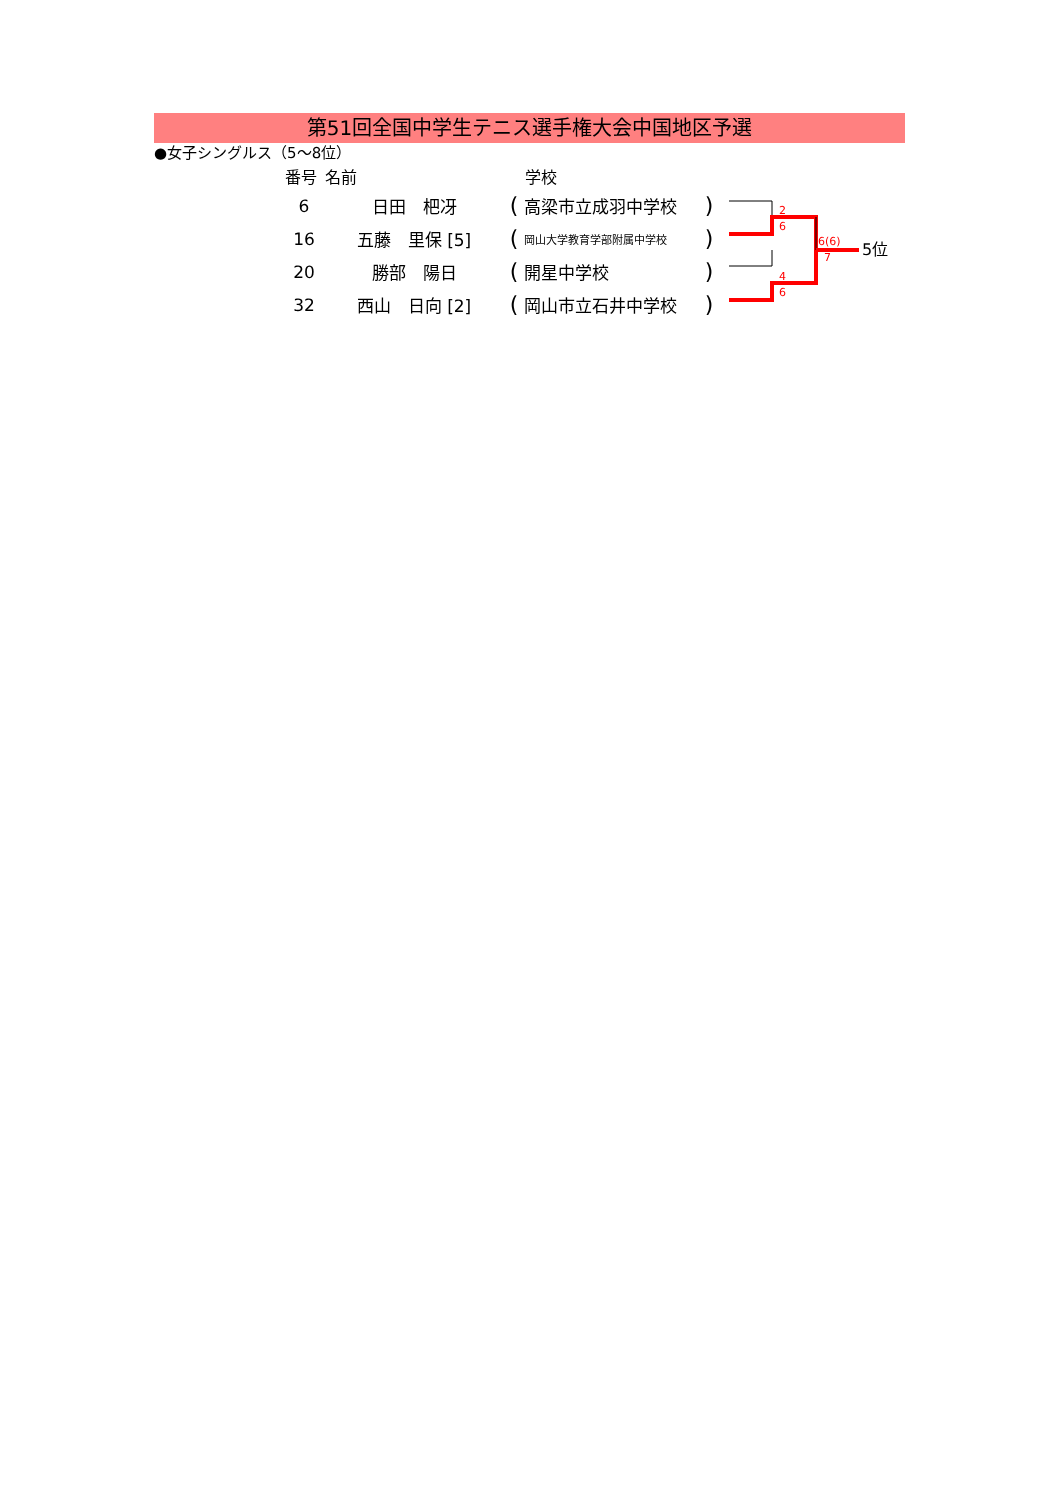第51回全国中学生テニス選手権大会中国地区予選
●女子シングルス（5〜8位）
| 番号 | 名前 | | 学校 | |
| --- | --- | --- | --- | --- |
| 6 | 日田 杷冴 | ( | 高梁市立成羽中学校 | ) |
| 16 | 五藤 里保 [5] | ( | 岡山大学教育学部附属中学校 | ) |
| 20 | 勝部 陽日 | ( | 開星中学校 | ) |
| 32 | 西山 日向 [2] | ( | 岡山市立石井中学校 | ) |
2
6
4
6
6(6)
7
5位